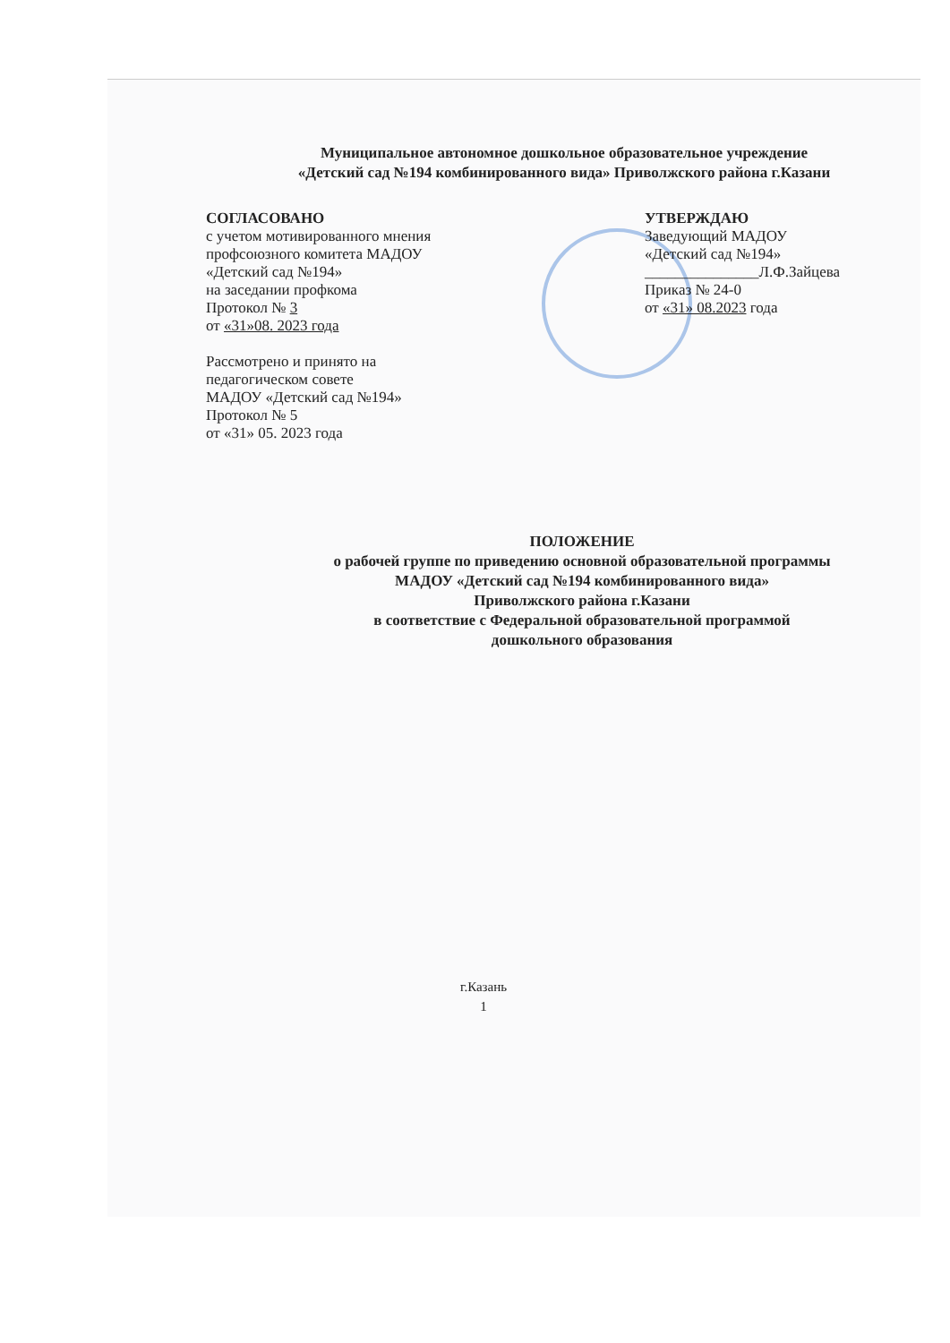Муниципальное автономное дошкольное образовательное учреждение
«Детский сад №194 комбинированного вида» Приволжского района г.Казани
СОГЛАСОВАНО
с учетом мотивированного мнения
профсоюзного комитета МАДОУ
«Детский сад №194»
на заседании профкома
Протокол № 3
от «31»08. 2023 года
Рассмотрено и принято на
педагогическом совете
МАДОУ «Детский сад №194»
Протокол № 5
от «31» 05. 2023 года
УТВЕРЖДАЮ
Заведующий МАДОУ
«Детский сад №194»
_______________Л.Ф.Зайцева
Приказ № 24-0
от «31» 08.2023 года
ПОЛОЖЕНИЕ
о рабочей группе по приведению основной образовательной программы
МАДОУ «Детский сад №194 комбинированного вида»
Приволжского района г.Казани
в соответствие с Федеральной образовательной программой
дошкольного образования
г.Казань
1